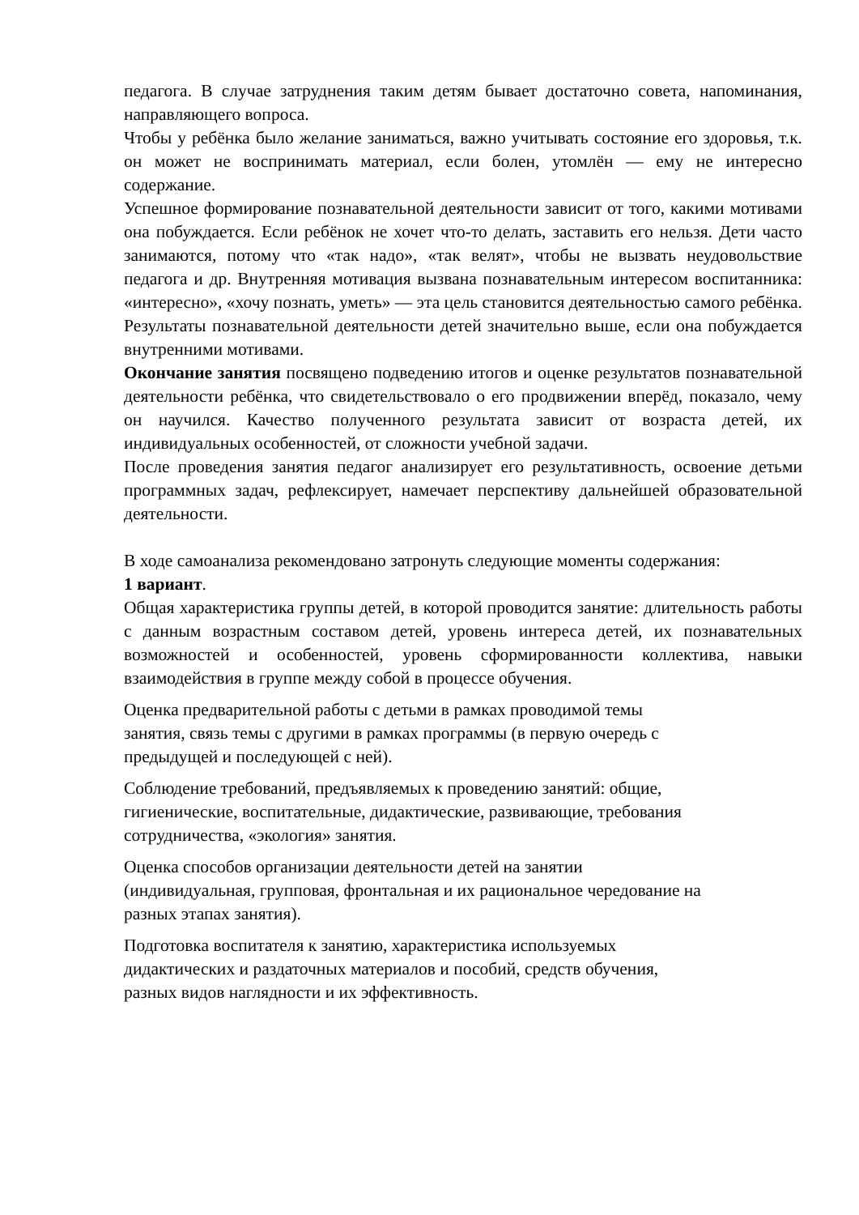педагога. В случае затруднения таким детям бывает достаточно совета, напоминания, направляющего вопроса.
Чтобы у ребёнка было желание заниматься, важно учитывать состояние его здоровья, т.к. он может не воспринимать материал, если болен, утомлён — ему не интересно содержание.
Успешное формирование познавательной деятельности зависит от того, какими мотивами она побуждается. Если ребёнок не хочет что-то делать, заставить его нельзя. Дети часто занимаются, потому что «так надо», «так велят», чтобы не вызвать неудовольствие педагога и др. Внутренняя мотивация вызвана познавательным интересом воспитанника: «интересно», «хочу познать, уметь» — эта цель становится деятельностью самого ребёнка. Результаты познавательной деятельности детей значительно выше, если она побуждается внутренними мотивами.
Окончание занятия посвящено подведению итогов и оценке результатов познавательной деятельности ребёнка, что свидетельствовало о его продвижении вперёд, показало, чему он научился. Качество полученного результата зависит от возраста детей, их индивидуальных особенностей, от сложности учебной задачи.
После проведения занятия педагог анализирует его результативность, освоение детьми программных задач, рефлексирует, намечает перспективу дальнейшей образовательной деятельности.
В ходе самоанализа рекомендовано затронуть следующие моменты содержания:
1 вариант.
Общая характеристика группы детей, в которой проводится занятие: длительность работы с данным возрастным составом детей, уровень интереса детей, их познавательных возможностей и особенностей, уровень сформированности коллектива, навыки взаимодействия в группе между собой в процессе обучения.
Оценка предварительной работы с детьми в рамках проводимой темы
занятия, связь темы с другими в рамках программы (в первую очередь с
предыдущей и последующей с ней).
Соблюдение требований, предъявляемых к проведению занятий: общие,
гигиенические, воспитательные, дидактические, развивающие, требования
сотрудничества, «экология» занятия.
Оценка способов организации деятельности детей на занятии
(индивидуальная, групповая, фронтальная и их рациональное чередование на
разных этапах занятия).
Подготовка воспитателя к занятию, характеристика используемых
дидактических и раздаточных материалов и пособий, средств обучения,
разных видов наглядности и их эффективность.